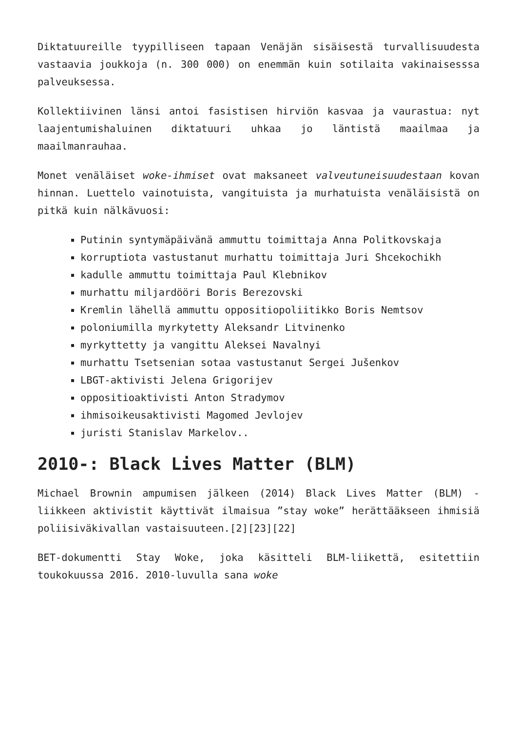Diktatuureille tyypilliseen tapaan Venäjän sisäisestä turvallisuudesta vastaavia joukkoja (n. 300 000) on enemmän kuin sotilaita vakinaisesssa palveuksessa.
Kollektiivinen länsi antoi fasistisen hirviön kasvaa ja vaurastua: nyt laajentumishaluinen diktatuuri uhkaa jo läntistä maailmaa ja maailmanrauhaa.
Monet venäläiset woke-ihmiset ovat maksaneet valveutuneisuudestaan kovan hinnan. Luettelo vainotuista, vangituista ja murhatuista venäläisistä on pitkä kuin nälkävuosi:
Putinin syntymäpäivänä ammuttu toimittaja Anna Politkovskaja
korruptiota vastustanut murhattu toimittaja Juri Shcekochikh
kadulle ammuttu toimittaja Paul Klebnikov
murhattu miljardööri Boris Berezovski
Kremlin lähellä ammuttu oppositiopoliitikko Boris Nemtsov
poloniumilla myrkytetty Aleksandr Litvinenko
myrkyttetty ja vangittu Aleksei Navalnyi
murhattu Tsetsenian sotaa vastustanut Sergei Jušenkov
LBGT-aktivisti Jelena Grigorijev
oppositioaktivisti Anton Stradymov
ihmisoikeusaktivisti Magomed Jevlojev
juristi Stanislav Markelov..
2010-: Black Lives Matter (BLM)
Michael Brownin ampumisen jälkeen (2014) Black Lives Matter (BLM) -liikkeen aktivistit käyttivät ilmaisua ”stay woke” herättääkseen ihmisiä poliisiväkivallan vastaisuuteen.[2][23][22]
BET-dokumentti Stay Woke, joka käsitteli BLM-liikettä, esitettiin toukokuussa 2016. 2010-luvulla sana woke